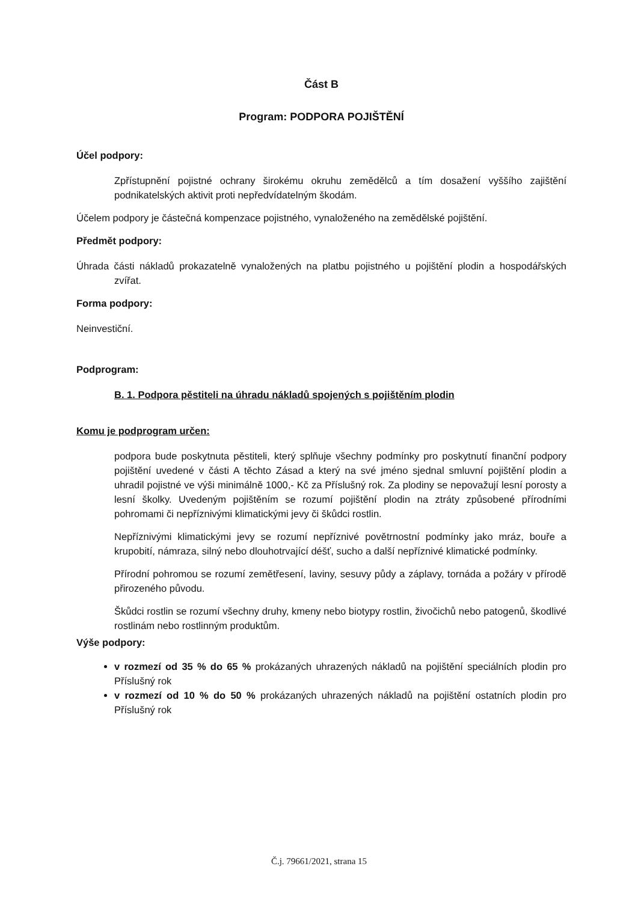Část B
Program: PODPORA POJIŠTĚNÍ
Účel podpory:
Zpřístupnění pojistné ochrany širokému okruhu zemědělců a tím dosažení vyššího zajištění podnikatelských aktivit proti nepředvídatelným škodám.
Účelem podpory je částečná kompenzace pojistného, vynaloženého na zemědělské pojištění.
Předmět podpory:
Úhrada části nákladů prokazatelně vynaložených na platbu pojistného u pojištění plodin a hospodářských zvířat.
Forma podpory:
Neinvestiční.
Podprogram:
B. 1. Podpora pěstiteli na úhradu nákladů spojených s pojištěním plodin
Komu je podprogram určen:
podpora bude poskytnuta pěstiteli, který splňuje všechny podmínky pro poskytnutí finanční podpory pojištění uvedené v části A těchto Zásad a který na své jméno sjednal smluvní pojištění plodin a uhradil pojistné ve výši minimálně 1000,- Kč za Příslušný rok. Za plodiny se nepovažují lesní porosty a lesní školky. Uvedeným pojištěním se rozumí pojištění plodin na ztráty způsobené přírodními pohromami či nepříznivými klimatickými jevy či škůdci rostlin.
Nepříznivými klimatickými jevy se rozumí nepříznivé povětrnostní podmínky jako mráz, bouře a krupobití, námraza, silný nebo dlouhotrvající déšť, sucho a další nepříznivé klimatické podmínky.
Přírodní pohromou se rozumí zemětřesení, laviny, sesuvy půdy a záplavy, tornáda a požáry v přírodě přirozeného původu.
Škůdci rostlin se rozumí všechny druhy, kmeny nebo biotypy rostlin, živočichů nebo patogenů, škodlivé rostlinám nebo rostlinným produktům.
Výše podpory:
v rozmezí od 35 % do 65 % prokázaných uhrazených nákladů na pojištění speciálních plodin pro Příslušný rok
v rozmezí od 10 % do 50 % prokázaných uhrazených nákladů na pojištění ostatních plodin pro Příslušný rok
Č.j. 79661/2021, strana 15